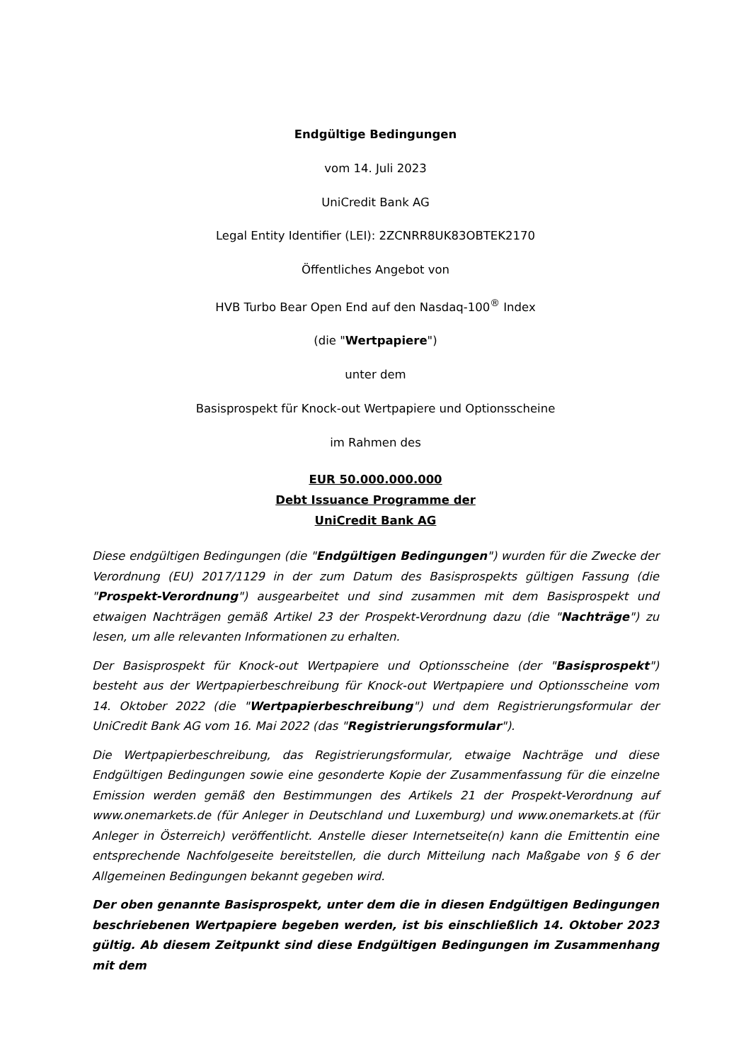Endgültige Bedingungen
vom 14. Juli 2023
UniCredit Bank AG
Legal Entity Identifier (LEI): 2ZCNRR8UK83OBTEK2170
Öffentliches Angebot von
HVB Turbo Bear Open End auf den Nasdaq-100<sup>®</sup> Index
(die "Wertpapiere")
unter dem
Basisprospekt für Knock-out Wertpapiere und Optionsscheine
im Rahmen des
EUR 50.000.000.000
Debt Issuance Programme der
UniCredit Bank AG
Diese endgültigen Bedingungen (die "Endgültigen Bedingungen") wurden für die Zwecke der Verordnung (EU) 2017/1129 in der zum Datum des Basisprospekts gültigen Fassung (die "Prospekt-Verordnung") ausgearbeitet und sind zusammen mit dem Basisprospekt und etwaigen Nachträgen gemäß Artikel 23 der Prospekt-Verordnung dazu (die "Nachträge") zu lesen, um alle relevanten Informationen zu erhalten.
Der Basisprospekt für Knock-out Wertpapiere und Optionsscheine (der "Basisprospekt") besteht aus der Wertpapierbeschreibung für Knock-out Wertpapiere und Optionsscheine vom 14. Oktober 2022 (die "Wertpapierbeschreibung") und dem Registrierungsformular der UniCredit Bank AG vom 16. Mai 2022 (das "Registrierungsformular").
Die Wertpapierbeschreibung, das Registrierungsformular, etwaige Nachträge und diese Endgültigen Bedingungen sowie eine gesonderte Kopie der Zusammenfassung für die einzelne Emission werden gemäß den Bestimmungen des Artikels 21 der Prospekt-Verordnung auf www.onemarkets.de (für Anleger in Deutschland und Luxemburg) und www.onemarkets.at (für Anleger in Österreich) veröffentlicht. Anstelle dieser Internetseite(n) kann die Emittentin eine entsprechende Nachfolgeseite bereitstellen, die durch Mitteilung nach Maßgabe von § 6 der Allgemeinen Bedingungen bekannt gegeben wird.
Der oben genannte Basisprospekt, unter dem die in diesen Endgültigen Bedingungen beschriebenen Wertpapiere begeben werden, ist bis einschließlich 14. Oktober 2023 gültig. Ab diesem Zeitpunkt sind diese Endgültigen Bedingungen im Zusammenhang mit dem